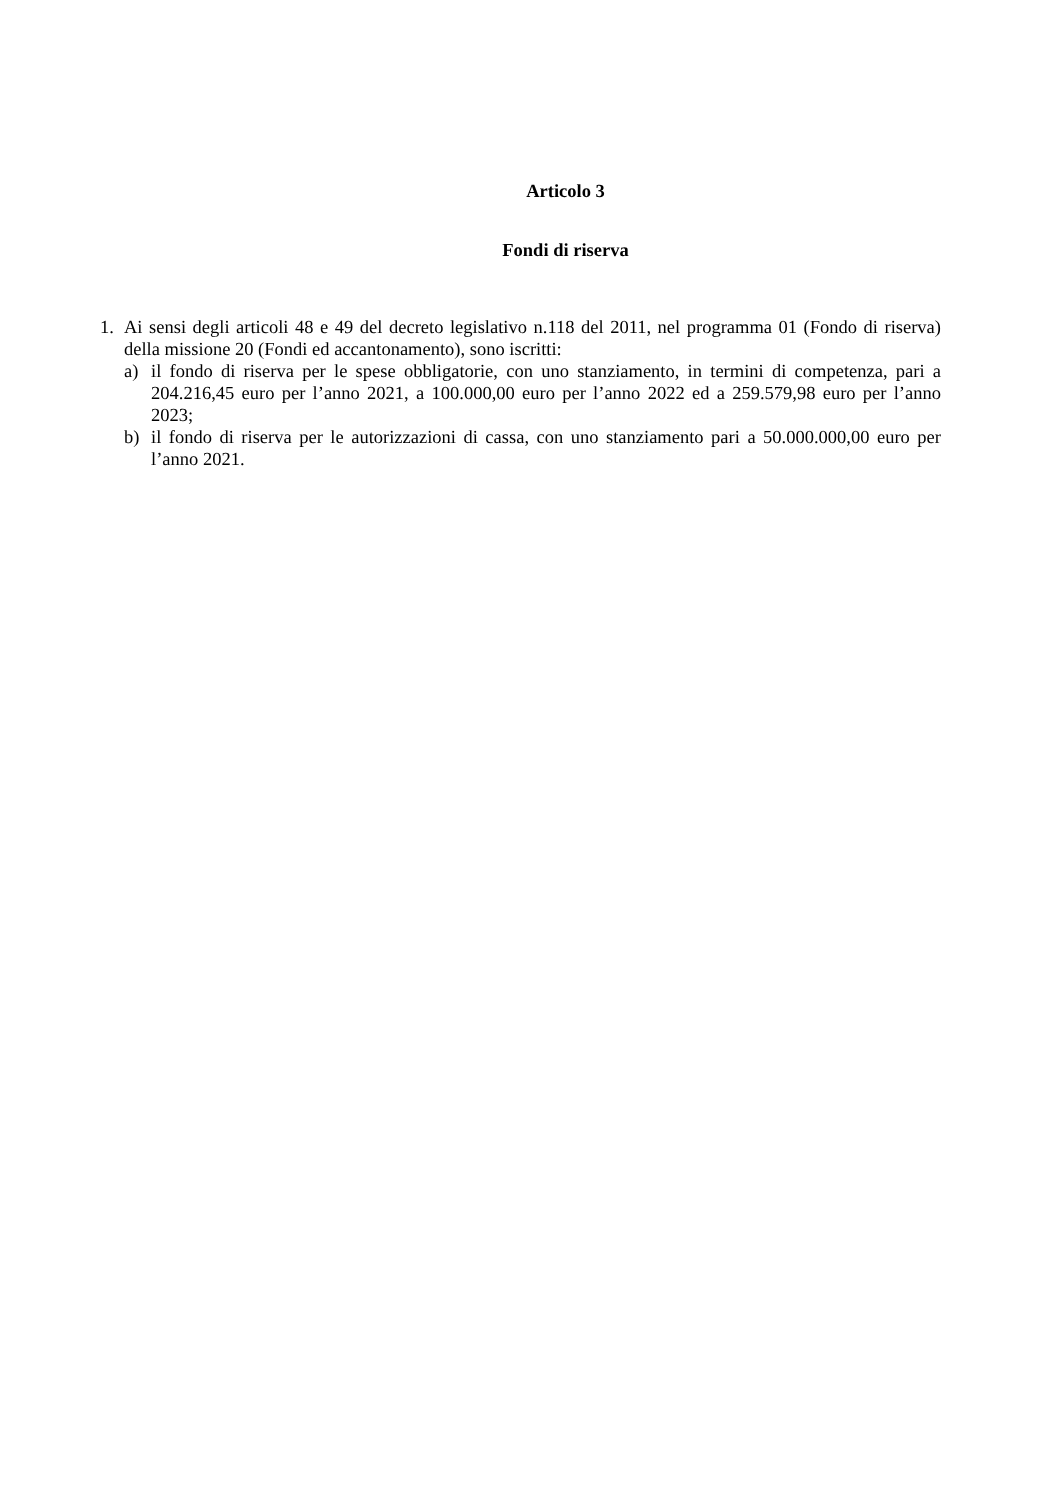Articolo 3
Fondi di riserva
1. Ai sensi degli articoli 48 e 49 del decreto legislativo n.118 del 2011, nel programma 01 (Fondo di riserva) della missione 20 (Fondi ed accantonamento), sono iscritti:
a) il fondo di riserva per le spese obbligatorie, con uno stanziamento, in termini di competenza, pari a 204.216,45 euro per l’anno 2021, a 100.000,00 euro per l’anno 2022 ed a 259.579,98 euro per l’anno 2023;
b) il fondo di riserva per le autorizzazioni di cassa, con uno stanziamento pari a 50.000.000,00 euro per l’anno 2021.